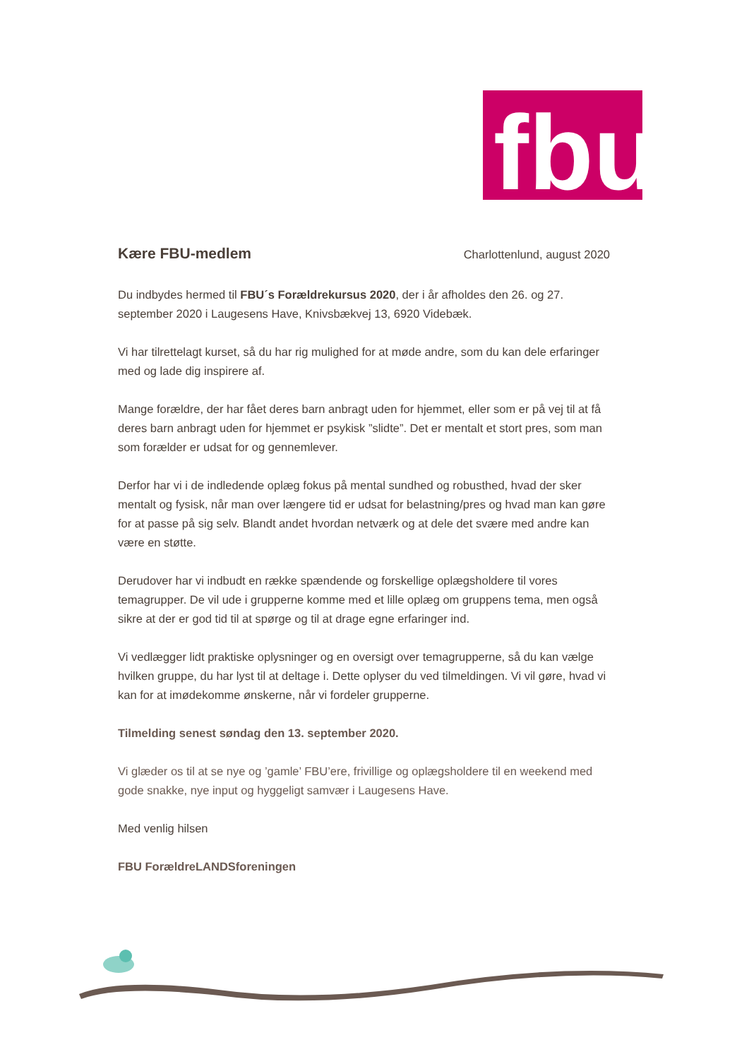fbu
Kære FBU-medlem
Charlottenlund, august 2020
Du indbydes hermed til FBU´s Forældrekursus 2020, der i år afholdes den 26. og 27. september 2020 i Laugesens Have, Knivsbækvej 13, 6920 Videbæk.
Vi har tilrettelagt kurset, så du har rig mulighed for at møde andre, som du kan dele erfaringer med og lade dig inspirere af.
Mange forældre, der har fået deres barn anbragt uden for hjemmet, eller som er på vej til at få deres barn anbragt uden for hjemmet er psykisk ”slidte”. Det er mentalt et stort pres, som man som forælder er udsat for og gennemlever.
Derfor har vi i de indledende oplæg fokus på mental sundhed og robusthed, hvad der sker mentalt og fysisk, når man over længere tid er udsat for belastning/pres og hvad man kan gøre for at passe på sig selv. Blandt andet hvordan netværk og at dele det svære med andre kan være en støtte.
Derudover har vi indbudt en række spændende og forskellige oplægsholdere til vores temagrupper. De vil ude i grupperne komme med et lille oplæg om gruppens tema, men også sikre at der er god tid til at spørge og til at drage egne erfaringer ind.
Vi vedlægger lidt praktiske oplysninger og en oversigt over temagrupperne, så du kan vælge hvilken gruppe, du har lyst til at deltage i. Dette oplyser du ved tilmeldingen. Vi vil gøre, hvad vi kan for at imødekomme ønskerne, når vi fordeler grupperne.
Tilmelding senest søndag den 13. september 2020.
Vi glæder os til at se nye og ’gamle’ FBU’ere, frivillige og oplægsholdere til en weekend med gode snakke, nye input og hyggeligt samvær i Laugesens Have.
Med venlig hilsen
FBU ForældreLANDSforeningen